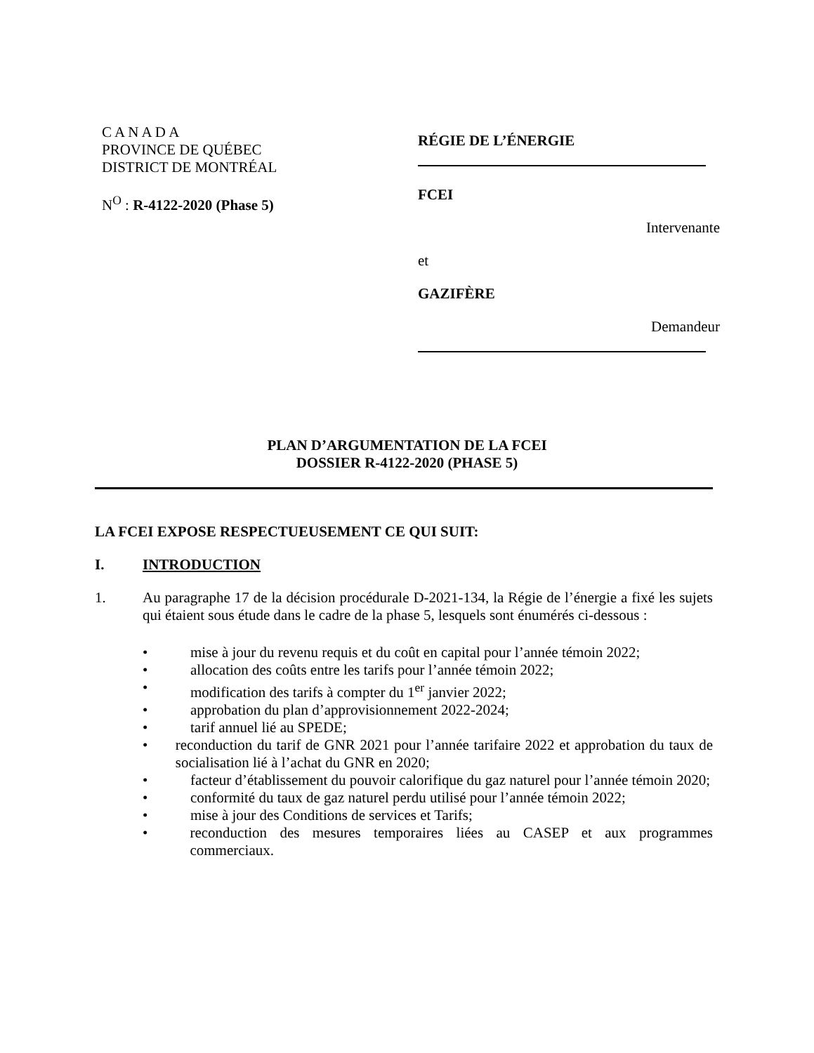C A N A D A
PROVINCE DE QUÉBEC
DISTRICT DE MONTRÉAL
N<sup>O</sup> : R-4122-2020 (Phase 5)
RÉGIE DE L’ÉNERGIE
FCEI
Intervenante
et
GAZIFÈRE
Demandeur
PLAN D’ARGUMENTATION DE LA FCEI
DOSSIER R-4122-2020 (PHASE 5)
LA FCEI EXPOSE RESPECTUEUSEMENT CE QUI SUIT:
I. INTRODUCTION
1. Au paragraphe 17 de la décision procédurale D-2021-134, la Régie de l’énergie a fixé les sujets qui étaient sous étude dans le cadre de la phase 5, lesquels sont énumérés ci-dessous :
• mise à jour du revenu requis et du coût en capital pour l’année témoin 2022;
• allocation des coûts entre les tarifs pour l’année témoin 2022;
• modification des tarifs à compter du 1<sup>er</sup> janvier 2022;
• approbation du plan d’approvisionnement 2022-2024;
• tarif annuel lié au SPEDE;
• reconduction du tarif de GNR 2021 pour l’année tarifaire 2022 et approbation du taux de socialisation lié à l’achat du GNR en 2020;
• facteur d’établissement du pouvoir calorifique du gaz naturel pour l’année témoin 2020;
• conformité du taux de gaz naturel perdu utilisé pour l’année témoin 2022;
• mise à jour des Conditions de services et Tarifs;
• reconduction des mesures temporaires liées au CASEP et aux programmes commerciaux.